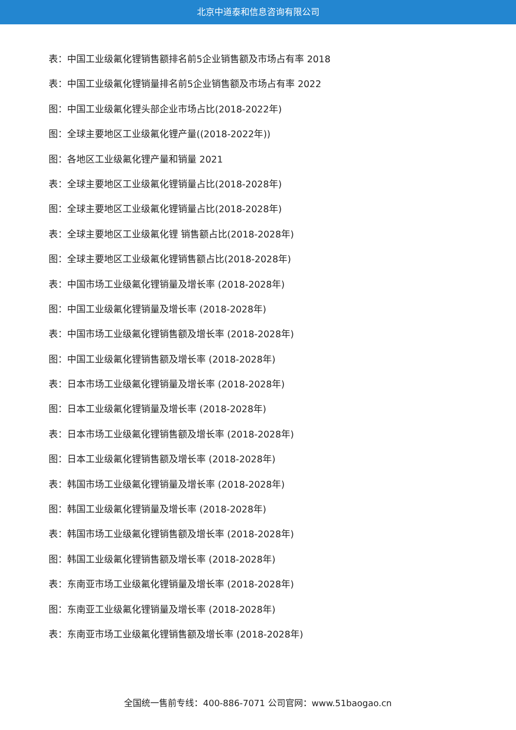北京中道泰和信息咨询有限公司
表：中国工业级氟化锂销售额排名前5企业销售额及市场占有率 2018
表：中国工业级氟化锂销量排名前5企业销售额及市场占有率 2022
图：中国工业级氟化锂头部企业市场占比(2018-2022年)
图：全球主要地区工业级氟化锂产量((2018-2022年))
图：各地区工业级氟化锂产量和销量 2021
表：全球主要地区工业级氟化锂销量占比(2018-2028年)
图：全球主要地区工业级氟化锂销量占比(2018-2028年)
表：全球主要地区工业级氟化锂 销售额占比(2018-2028年)
图：全球主要地区工业级氟化锂销售额占比(2018-2028年)
表：中国市场工业级氟化锂销量及增长率 (2018-2028年)
图：中国工业级氟化锂销量及增长率 (2018-2028年)
表：中国市场工业级氟化锂销售额及增长率 (2018-2028年)
图：中国工业级氟化锂销售额及增长率 (2018-2028年)
表：日本市场工业级氟化锂销量及增长率 (2018-2028年)
图：日本工业级氟化锂销量及增长率 (2018-2028年)
表：日本市场工业级氟化锂销售额及增长率 (2018-2028年)
图：日本工业级氟化锂销售额及增长率 (2018-2028年)
表：韩国市场工业级氟化锂销量及增长率 (2018-2028年)
图：韩国工业级氟化锂销量及增长率 (2018-2028年)
表：韩国市场工业级氟化锂销售额及增长率 (2018-2028年)
图：韩国工业级氟化锂销售额及增长率 (2018-2028年)
表：东南亚市场工业级氟化锂销量及增长率 (2018-2028年)
图：东南亚工业级氟化锂销量及增长率 (2018-2028年)
表：东南亚市场工业级氟化锂销售额及增长率 (2018-2028年)
全国统一售前专线：400-886-7071 公司官网：www.51baogao.cn